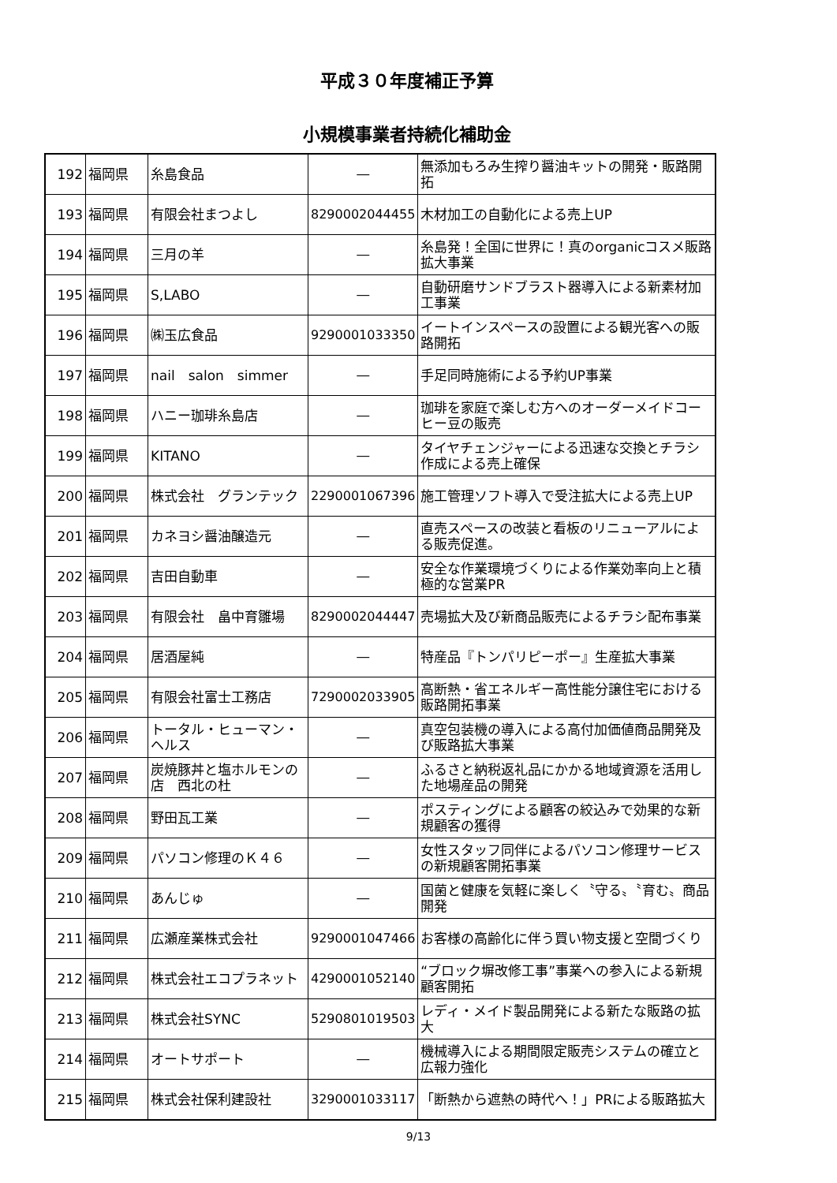平成３０年度補正予算
小規模事業者持続化補助金
| 192 | 福岡県 | 糸島食品 | ― | 無添加もろみ生搾り醤油キットの開発・販路開拓 |
| 193 | 福岡県 | 有限会社まつよし | 8290002044455 | 木材加工の自動化による売上UP |
| 194 | 福岡県 | 三月の羊 | ― | 糸島発！全国に世界に！真のorganicコスメ販路拡大事業 |
| 195 | 福岡県 | S,LABO | ― | 自動研磨サンドブラスト器導入による新素材加工事業 |
| 196 | 福岡県 | ㈱玉広食品 | 9290001033350 | イートインスペースの設置による観光客への販路開拓 |
| 197 | 福岡県 | nail salon simmer | ― | 手足同時施術による予約UP事業 |
| 198 | 福岡県 | ハニー珈琲糸島店 | ― | 珈琲を家庭で楽しむ方へのオーダーメイドコーヒー豆の販売 |
| 199 | 福岡県 | KITANO | ― | タイヤチェンジャーによる迅速な交換とチラシ作成による売上確保 |
| 200 | 福岡県 | 株式会社 グランテック | 2290001067396 | 施工管理ソフト導入で受注拡大による売上UP |
| 201 | 福岡県 | カネヨシ醤油醸造元 | ― | 直売スペースの改装と看板のリニューアルによる販売促進。 |
| 202 | 福岡県 | 吉田自動車 | ― | 安全な作業環境づくりによる作業効率向上と積極的な営業PR |
| 203 | 福岡県 | 有限会社 畠中育雛場 | 8290002044447 | 売場拡大及び新商品販売によるチラシ配布事業 |
| 204 | 福岡県 | 居酒屋純 | ― | 特産品『トンパリピーポー』生産拡大事業 |
| 205 | 福岡県 | 有限会社富士工務店 | 7290002033905 | 高断熱・省エネルギー高性能分譲住宅における販路開拓事業 |
| 206 | 福岡県 | トータル・ヒューマン・ヘルス | ― | 真空包装機の導入による高付加価値商品開発及び販路拡大事業 |
| 207 | 福岡県 | 炭焼豚丼と塩ホルモンの店 西北の杜 | ― | ふるさと納税返礼品にかかる地域資源を活用した地場産品の開発 |
| 208 | 福岡県 | 野田瓦工業 | ― | ポスティングによる顧客の絞込みで効果的な新規顧客の獲得 |
| 209 | 福岡県 | パソコン修理のＫ４６ | ― | 女性スタッフ同伴によるパソコン修理サービスの新規顧客開拓事業 |
| 210 | 福岡県 | あんじゅ | ― | 国菌と健康を気軽に楽しく〝守る〟〝育む〟商品開発 |
| 211 | 福岡県 | 広瀬産業株式会社 | 9290001047466 | お客様の高齢化に伴う買い物支援と空間づくり |
| 212 | 福岡県 | 株式会社エコプラネット | 4290001052140 | “ブロック塀改修工事”事業への参入による新規顧客開拓 |
| 213 | 福岡県 | 株式会社SYNC | 5290801019503 | レディ・メイド製品開発による新たな販路の拡大 |
| 214 | 福岡県 | オートサポート | ― | 機械導入による期間限定販売システムの確立と広報力強化 |
| 215 | 福岡県 | 株式会社保利建設社 | 3290001033117 | 「断熱から遮熱の時代へ！」PRによる販路拡大 |
9/13